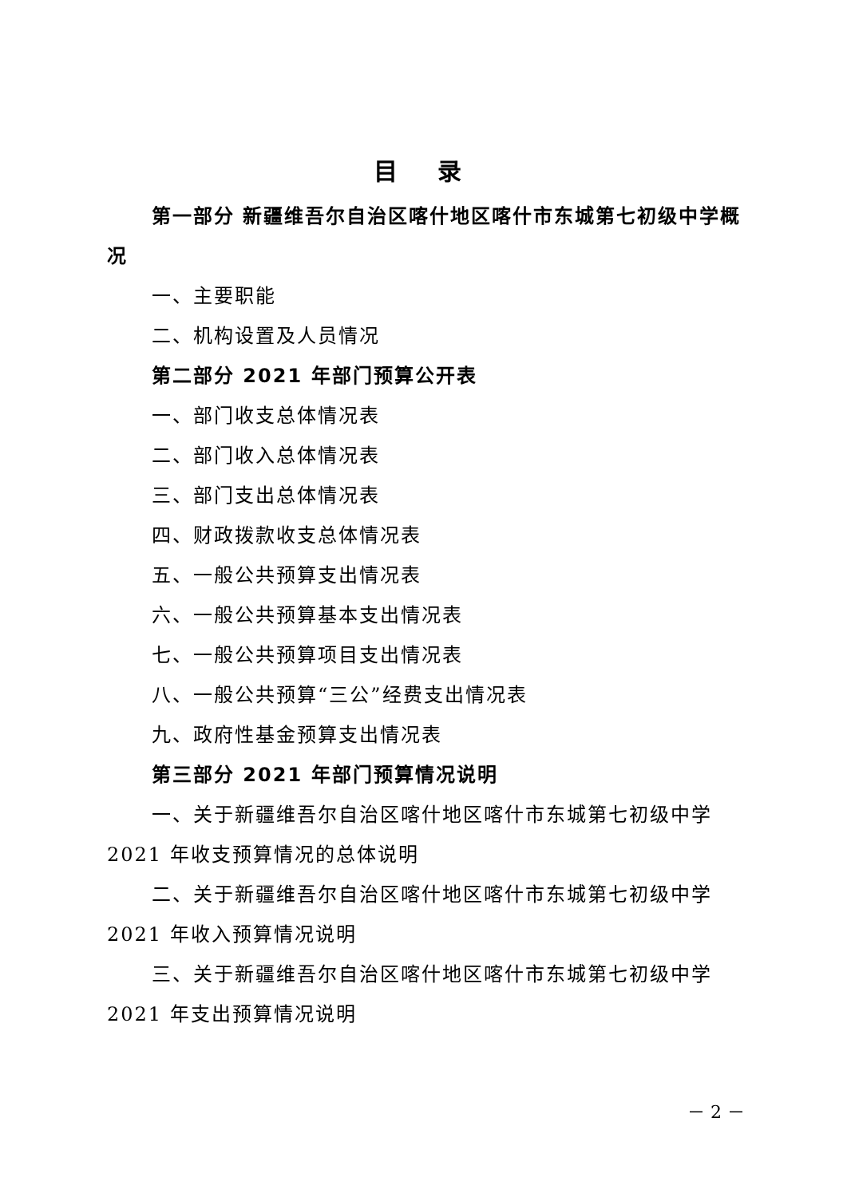目 录
第一部分 新疆维吾尔自治区喀什地区喀什市东城第七初级中学概况
一、主要职能
二、机构设置及人员情况
第二部分 2021 年部门预算公开表
一、部门收支总体情况表
二、部门收入总体情况表
三、部门支出总体情况表
四、财政拨款收支总体情况表
五、一般公共预算支出情况表
六、一般公共预算基本支出情况表
七、一般公共预算项目支出情况表
八、一般公共预算“三公”经费支出情况表
九、政府性基金预算支出情况表
第三部分 2021 年部门预算情况说明
一、关于新疆维吾尔自治区喀什地区喀什市东城第七初级中学 2021 年收支预算情况的总体说明
二、关于新疆维吾尔自治区喀什地区喀什市东城第七初级中学 2021 年收入预算情况说明
三、关于新疆维吾尔自治区喀什地区喀什市东城第七初级中学 2021 年支出预算情况说明
－ 2 －